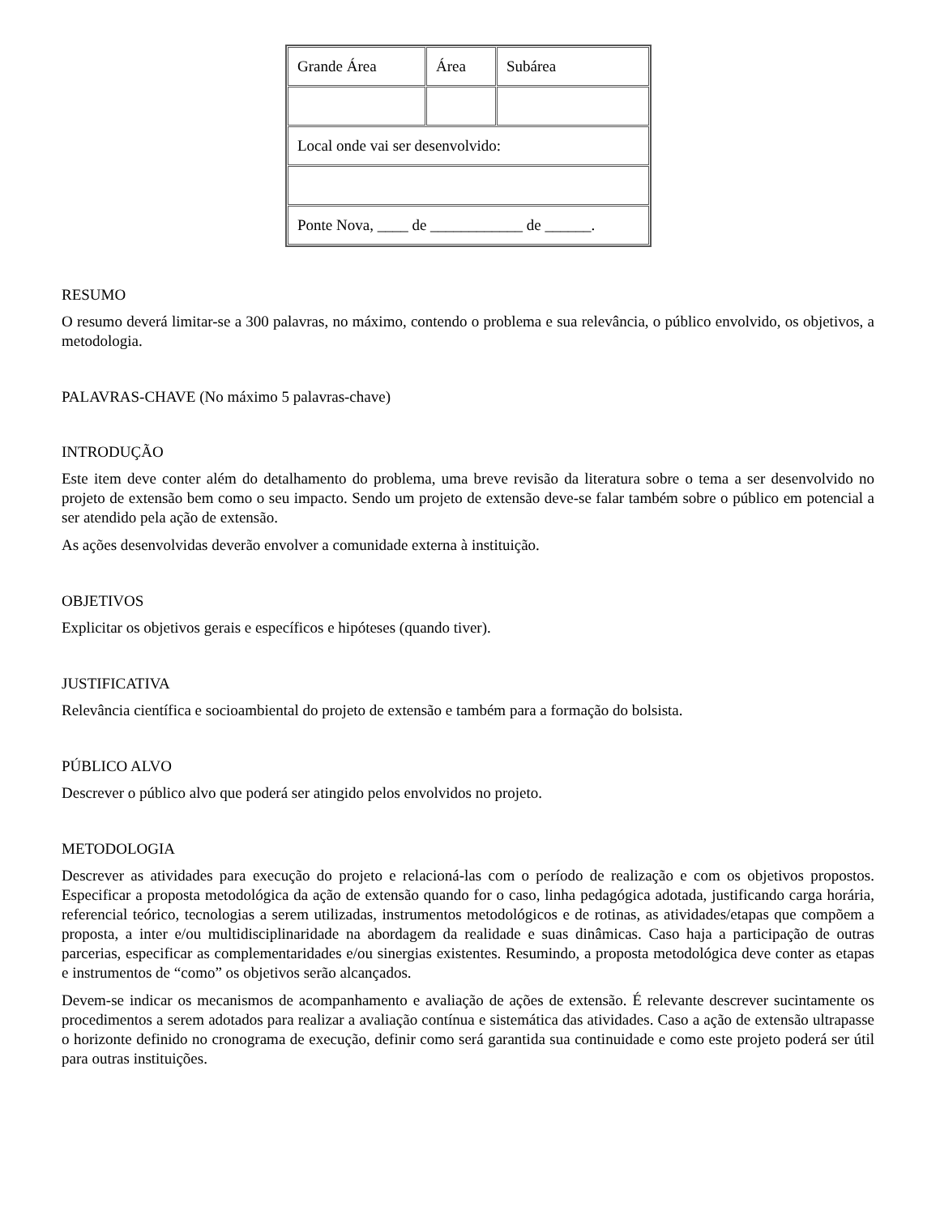| Grande Área | Área | Subárea |
| Local onde vai ser desenvolvido: | | |
| Ponte Nova, ____ de ____________ de ______. | | |
RESUMO
O resumo deverá limitar-se a 300 palavras, no máximo, contendo o problema e sua relevância, o público envolvido, os objetivos, a metodologia.
PALAVRAS-CHAVE (No máximo 5 palavras-chave)
INTRODUÇÃO
Este item deve conter além do detalhamento do problema, uma breve revisão da literatura sobre o tema a ser desenvolvido no projeto de extensão bem como o seu impacto. Sendo um projeto de extensão deve-se falar também sobre o público em potencial a ser atendido pela ação de extensão.
As ações desenvolvidas deverão envolver a comunidade externa à instituição.
OBJETIVOS
Explicitar os objetivos gerais e específicos e hipóteses (quando tiver).
JUSTIFICATIVA
Relevância científica e socioambiental do projeto de extensão e também para a formação do bolsista.
PÚBLICO ALVO
Descrever o público alvo que poderá ser atingido pelos envolvidos no projeto.
METODOLOGIA
Descrever as atividades para execução do projeto e relacioná-las com o período de realização e com os objetivos propostos. Especificar a proposta metodológica da ação de extensão quando for o caso, linha pedagógica adotada, justificando carga horária, referencial teórico, tecnologias a serem utilizadas, instrumentos metodológicos e de rotinas, as atividades/etapas que compõem a proposta, a inter e/ou multidisciplinaridade na abordagem da realidade e suas dinâmicas. Caso haja a participação de outras parcerias, especificar as complementaridades e/ou sinergias existentes. Resumindo, a proposta metodológica deve conter as etapas e instrumentos de “como” os objetivos serão alcançados.
Devem-se indicar os mecanismos de acompanhamento e avaliação de ações de extensão. É relevante descrever sucintamente os procedimentos a serem adotados para realizar a avaliação contínua e sistemática das atividades. Caso a ação de extensão ultrapasse o horizonte definido no cronograma de execução, definir como será garantida sua continuidade e como este projeto poderá ser útil para outras instituições.